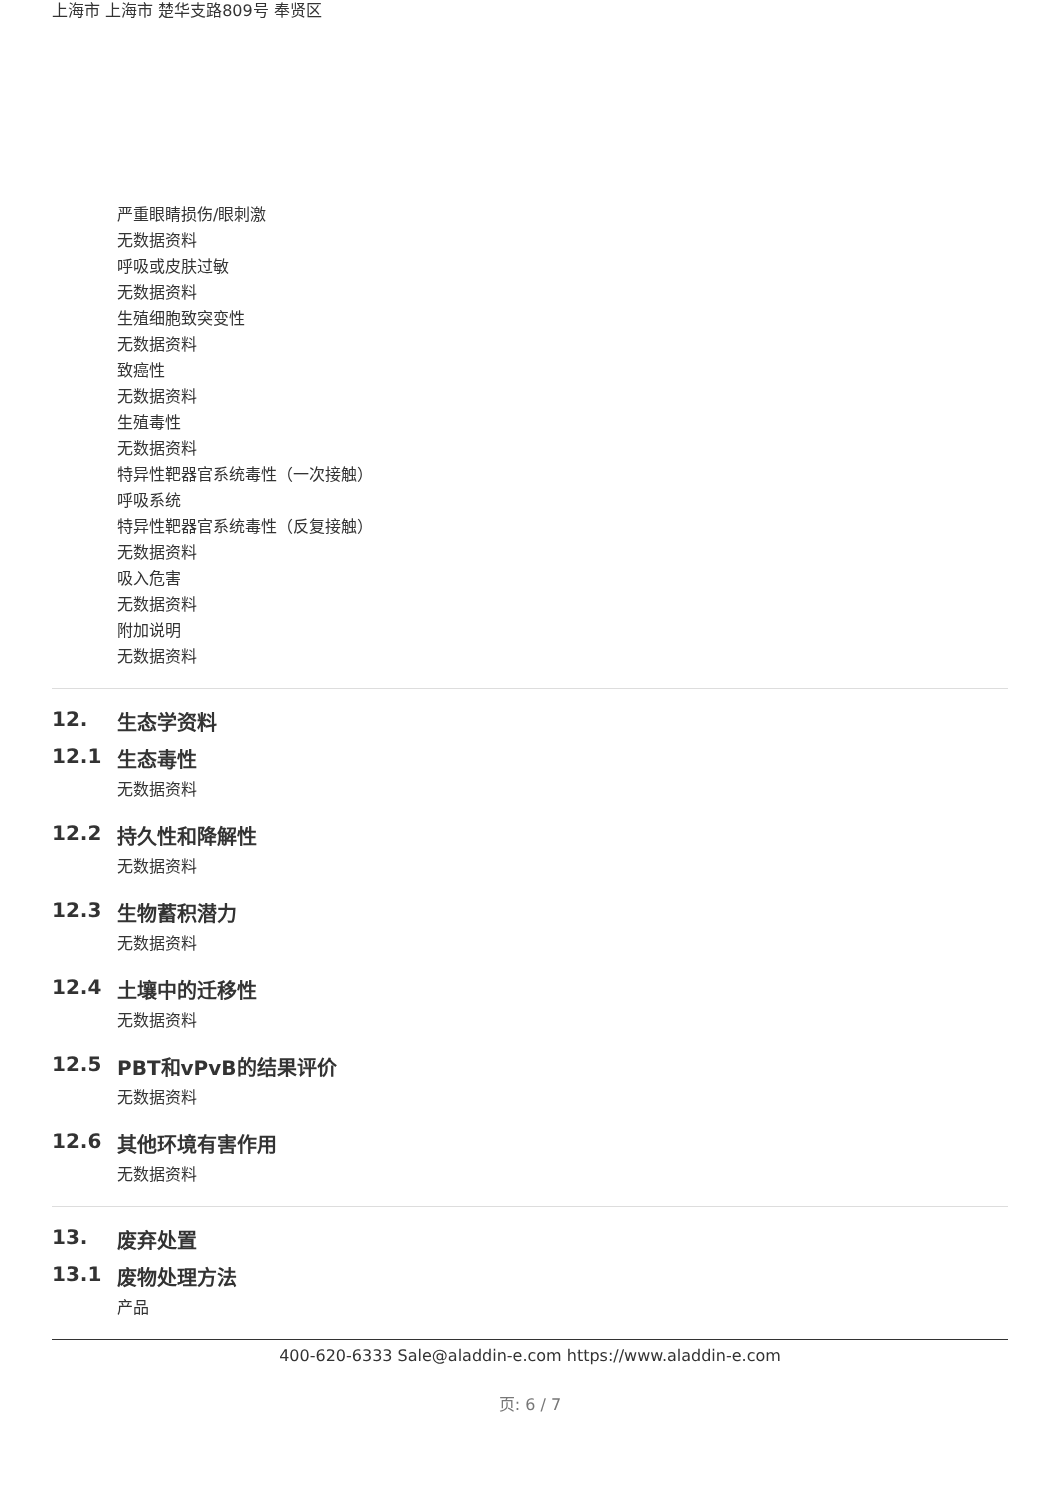上海市 上海市 楚华支路809号 奉贤区
严重眼睛损伤/眼刺激
无数据资料
呼吸或皮肤过敏
无数据资料
生殖细胞致突变性
无数据资料
致癌性
无数据资料
生殖毒性
无数据资料
特异性靶器官系统毒性（一次接触）
呼吸系统
特异性靶器官系统毒性（反复接触）
无数据资料
吸入危害
无数据资料
附加说明
无数据资料
12. 生态学资料
12.1 生态毒性
无数据资料
12.2 持久性和降解性
无数据资料
12.3 生物蓄积潜力
无数据资料
12.4 土壤中的迁移性
无数据资料
12.5 PBT和vPvB的结果评价
无数据资料
12.6 其他环境有害作用
无数据资料
13. 废弃处置
13.1 废物处理方法
产品
400-620-6333 Sale@aladdin-e.com https://www.aladdin-e.com
页: 6 / 7